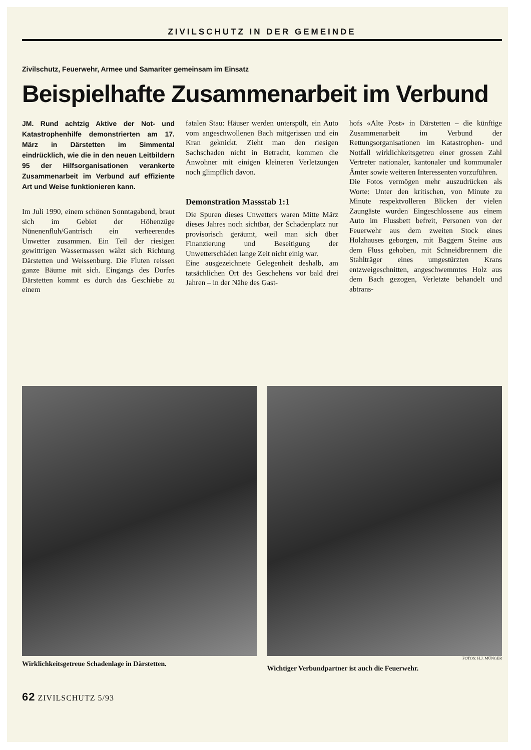ZIVILSCHUTZ IN DER GEMEINDE
Zivilschutz, Feuerwehr, Armee und Samariter gemeinsam im Einsatz
Beispielhafte Zusammenarbeit im Verbund
JM. Rund achtzig Aktive der Not- und Katastrophenhilfe demonstrierten am 17. März in Därstetten im Simmental eindrücklich, wie die in den neuen Leitbildern 95 der Hilfsorganisationen verankerte Zusammenarbeit im Verbund auf effiziente Art und Weise funktionieren kann.
Im Juli 1990, einem schönen Sonntagabend, braut sich im Gebiet der Höhenzüge Nünenenfluh/Gantrisch ein verheerendes Unwetter zusammen. Ein Teil der riesigen gewittrigen Wassermassen wälzt sich Richtung Därstetten und Weissenburg. Die Fluten reissen ganze Bäume mit sich. Eingangs des Dorfes Därstetten kommt es durch das Geschiebe zu einem
fatalen Stau: Häuser werden unterspült, ein Auto vom angeschwollenen Bach mitgerissen und ein Kran geknickt. Zieht man den riesigen Sachschaden nicht in Betracht, kommen die Anwohner mit einigen kleineren Verletzungen noch glimpflich davon.
Demonstration Massstab 1:1
Die Spuren dieses Unwetters waren Mitte März dieses Jahres noch sichtbar, der Schadenplatz nur provisorisch geräumt, weil man sich über Finanzierung und Beseitigung der Unwetterschäden lange Zeit nicht einig war.
Eine ausgezeichnete Gelegenheit deshalb, am tatsächlichen Ort des Geschehens vor bald drei Jahren – in der Nähe des Gast-
hofs «Alte Post» in Därstetten – die künftige Zusammenarbeit im Verbund der Rettungsorganisationen im Katastrophen- und Notfall wirklichkeitsgetreu einer grossen Zahl Vertreter nationaler, kantonaler und kommunaler Ämter sowie weiteren Interessenten vorzuführen.
Die Fotos vermögen mehr auszudrücken als Worte: Unter den kritischen, von Minute zu Minute respektvolleren Blicken der vielen Zaungäste wurden Eingeschlossene aus einem Auto im Flussbett befreit, Personen von der Feuerwehr aus dem zweiten Stock eines Holzhauses geborgen, mit Baggern Steine aus dem Fluss gehoben, mit Schneidbrennern die Stahlträger eines umgestürzten Krans entzweigeschnitten, angeschwemmtes Holz aus dem Bach gezogen, Verletzte behandelt und abtrans-
Wirklichkeitsgetreue Schadenlage in Därstetten.
FOTOS: H.J. MÜNGER
Wichtiger Verbundpartner ist auch die Feuerwehr.
62 ZIVILSCHUTZ 5/93